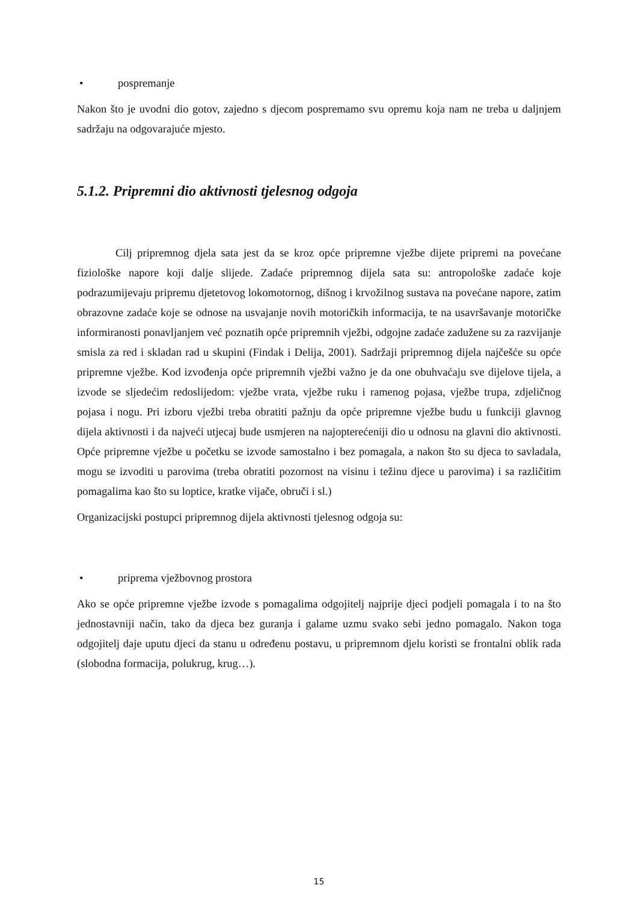• pospremanje
Nakon što je uvodni dio gotov, zajedno s djecom pospremamo svu opremu koja nam ne treba u daljnjem sadržaju na odgovarajuće mjesto.
5.1.2. Pripremni dio aktivnosti tjelesnog odgoja
Cilj pripremnog djela sata jest da se kroz opće pripremne vježbe dijete pripremi na povećane fiziološke napore koji dalje slijede. Zadaće pripremnog dijela sata su: antropološke zadaće koje podrazumijevaju pripremu djetetovog lokomotornog, dišnog i krvožilnog sustava na povećane napore, zatim obrazovne zadaće koje se odnose na usvajanje novih motoričkih informacija, te na usavršavanje motoričke informiranosti ponavljanjem već poznatih opće pripremnih vježbi, odgojne zadaće zadužene su za razvijanje smisla za red i skladan rad u skupini (Findak i Delija, 2001). Sadržaji pripremnog dijela najčešće su opće pripremne vježbe. Kod izvođenja opće pripremnih vježbi važno je da one obuhvaćaju sve dijelove tijela, a izvode se sljedećim redoslijedom: vježbe vrata, vježbe ruku i ramenog pojasa, vježbe trupa, zdjeličnog pojasa i nogu. Pri izboru vježbi treba obratiti pažnju da opće pripremne vježbe budu u funkciji glavnog dijela aktivnosti i da najveći utjecaj bude usmjeren na najopterećeniji dio u odnosu na glavni dio aktivnosti. Opće pripremne vježbe u početku se izvode samostalno i bez pomagala, a nakon što su djeca to savladala, mogu se izvoditi u parovima (treba obratiti pozornost na visinu i težinu djece u parovima) i sa različitim pomagalima kao što su loptice, kratke vijače, obruči i sl.)
Organizacijski postupci pripremnog dijela aktivnosti tjelesnog odgoja su:
• priprema vježbovnog prostora
Ako se opće pripremne vježbe izvode s pomagalima odgojitelj najprije djeci podjeli pomagala i to na što jednostavniji način, tako da djeca bez guranja i galame uzmu svako sebi jedno pomagalo. Nakon toga odgojitelj daje uputu djeci da stanu u određenu postavu, u pripremnom djelu koristi se frontalni oblik rada (slobodna formacija, polukrug, krug…).
15